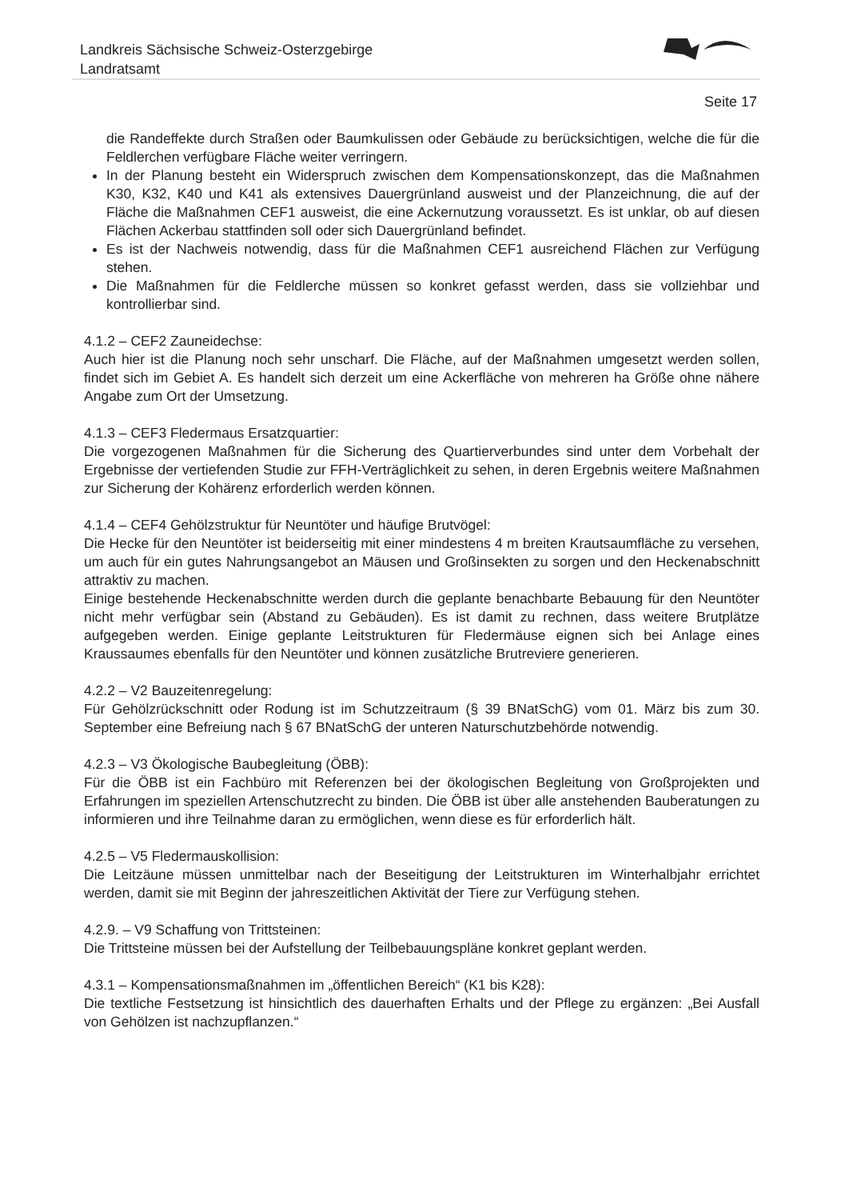Landkreis Sächsische Schweiz-Osterzgebirge
Landratsamt
Seite 17
die Randeffekte durch Straßen oder Baumkulissen oder Gebäude zu berücksichtigen, welche die für die Feldlerchen verfügbare Fläche weiter verringern.
In der Planung besteht ein Widerspruch zwischen dem Kompensationskonzept, das die Maßnahmen K30, K32, K40 und K41 als extensives Dauergrünland ausweist und der Planzeichnung, die auf der Fläche die Maßnahmen CEF1 ausweist, die eine Ackernutzung voraussetzt. Es ist unklar, ob auf diesen Flächen Ackerbau stattfinden soll oder sich Dauergrünland befindet.
Es ist der Nachweis notwendig, dass für die Maßnahmen CEF1 ausreichend Flächen zur Verfügung stehen.
Die Maßnahmen für die Feldlerche müssen so konkret gefasst werden, dass sie vollziehbar und kontrollierbar sind.
4.1.2 – CEF2 Zauneidechse:
Auch hier ist die Planung noch sehr unscharf. Die Fläche, auf der Maßnahmen umgesetzt werden sollen, findet sich im Gebiet A. Es handelt sich derzeit um eine Ackerfläche von mehreren ha Größe ohne nähere Angabe zum Ort der Umsetzung.
4.1.3 – CEF3 Fledermaus Ersatzquartier:
Die vorgezogenen Maßnahmen für die Sicherung des Quartierverbundes sind unter dem Vorbehalt der Ergebnisse der vertiefenden Studie zur FFH-Verträglichkeit zu sehen, in deren Ergebnis weitere Maßnahmen zur Sicherung der Kohärenz erforderlich werden können.
4.1.4 – CEF4 Gehölzstruktur für Neuntöter und häufige Brutvögel:
Die Hecke für den Neuntöter ist beiderseitig mit einer mindestens 4 m breiten Krautsaumfläche zu versehen, um auch für ein gutes Nahrungsangebot an Mäusen und Großinsekten zu sorgen und den Heckenabschnitt attraktiv zu machen.
Einige bestehende Heckenabschnitte werden durch die geplante benachbarte Bebauung für den Neuntöter nicht mehr verfügbar sein (Abstand zu Gebäuden). Es ist damit zu rechnen, dass weitere Brutplätze aufgegeben werden. Einige geplante Leitstrukturen für Fledermäuse eignen sich bei Anlage eines Kraussaumes ebenfalls für den Neuntöter und können zusätzliche Brutreviere generieren.
4.2.2 – V2 Bauzeitenregelung:
Für Gehölzrückschnitt oder Rodung ist im Schutzzeitraum (§ 39 BNatSchG) vom 01. März bis zum 30. September eine Befreiung nach § 67 BNatSchG der unteren Naturschutzbehörde notwendig.
4.2.3 – V3 Ökologische Baubegleitung (ÖBB):
Für die ÖBB ist ein Fachbüro mit Referenzen bei der ökologischen Begleitung von Großprojekten und Erfahrungen im speziellen Artenschutzrecht zu binden. Die ÖBB ist über alle anstehenden Bauberatungen zu informieren und ihre Teilnahme daran zu ermöglichen, wenn diese es für erforderlich hält.
4.2.5 – V5 Fledermauskollision:
Die Leitzäune müssen unmittelbar nach der Beseitigung der Leitstrukturen im Winterhalbjahr errichtet werden, damit sie mit Beginn der jahreszeitlichen Aktivität der Tiere zur Verfügung stehen.
4.2.9. – V9 Schaffung von Trittsteinen:
Die Trittsteine müssen bei der Aufstellung der Teilbebauungspläne konkret geplant werden.
4.3.1 – Kompensationsmaßnahmen im „öffentlichen Bereich“ (K1 bis K28):
Die textliche Festsetzung ist hinsichtlich des dauerhaften Erhalts und der Pflege zu ergänzen: „Bei Ausfall von Gehölzen ist nachzupflanzen.“